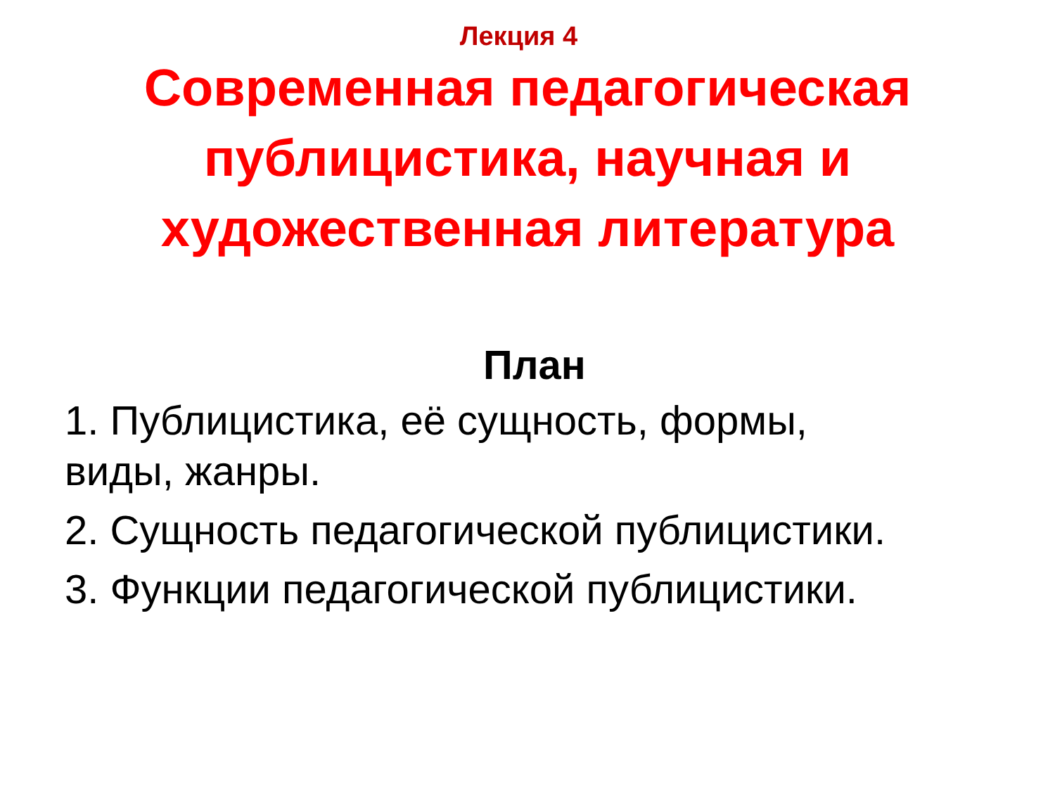Лекция 4
Современная педагогическая
публицистика, научная и
художественная литература
План
1. Публицистика, её сущность, формы,
виды, жанры.
2. Сущность педагогической публицистики.
3. Функции педагогической публицистики.